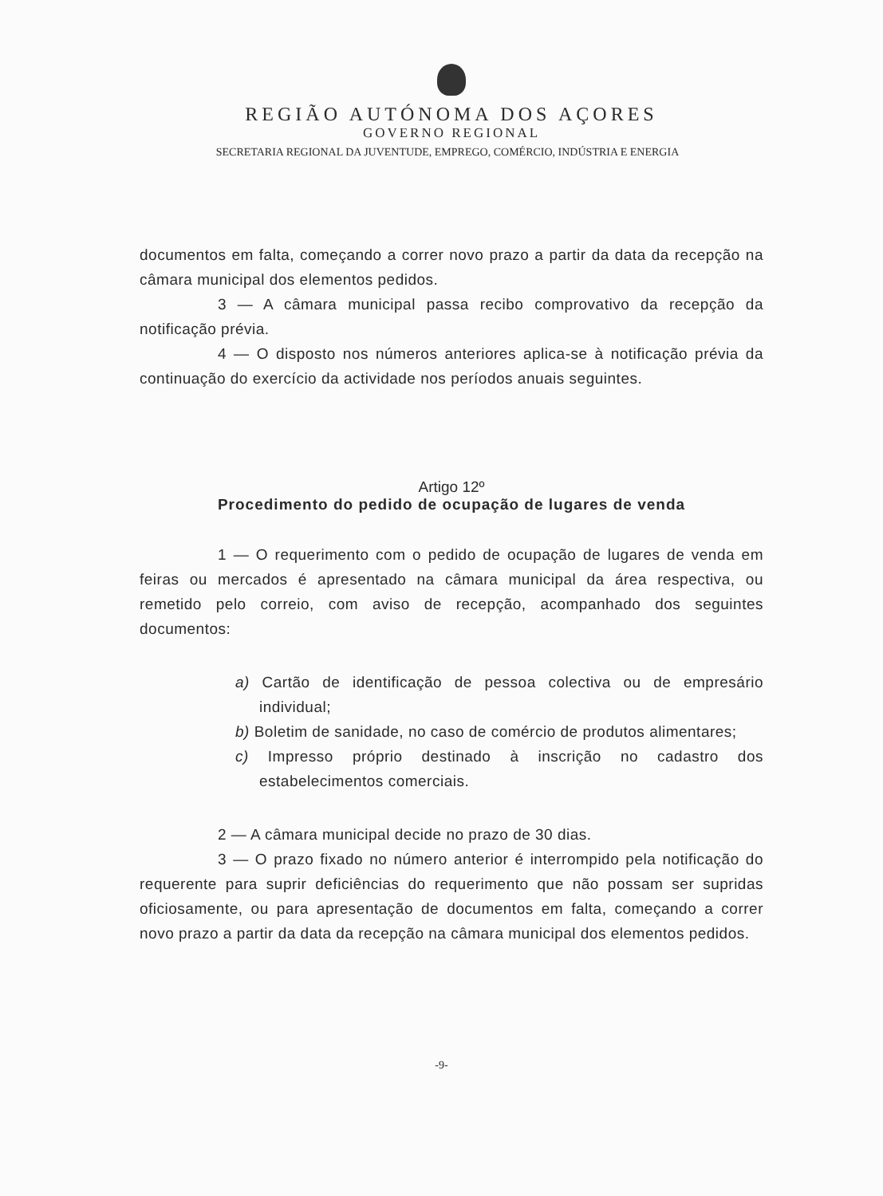REGIÃO AUTÓNOMA DOS AÇORES
GOVERNO REGIONAL
SECRETARIA REGIONAL DA JUVENTUDE, EMPREGO, COMÉRCIO, INDÚSTRIA E ENERGIA
documentos em falta, começando a correr novo prazo a partir da data da recepção na câmara municipal dos elementos pedidos.
3 — A câmara municipal passa recibo comprovativo da recepção da notificação prévia.
4 — O disposto nos números anteriores aplica-se à notificação prévia da continuação do exercício da actividade nos períodos anuais seguintes.
Artigo 12º
Procedimento do pedido de ocupação de lugares de venda
1 — O requerimento com o pedido de ocupação de lugares de venda em feiras ou mercados é apresentado na câmara municipal da área respectiva, ou remetido pelo correio, com aviso de recepção, acompanhado dos seguintes documentos:
a) Cartão de identificação de pessoa colectiva ou de empresário individual;
b) Boletim de sanidade, no caso de comércio de produtos alimentares;
c) Impresso próprio destinado à inscrição no cadastro dos estabelecimentos comerciais.
2 — A câmara municipal decide no prazo de 30 dias.
3 — O prazo fixado no número anterior é interrompido pela notificação do requerente para suprir deficiências do requerimento que não possam ser supridas oficiosamente, ou para apresentação de documentos em falta, começando a correr novo prazo a partir da data da recepção na câmara municipal dos elementos pedidos.
-9-